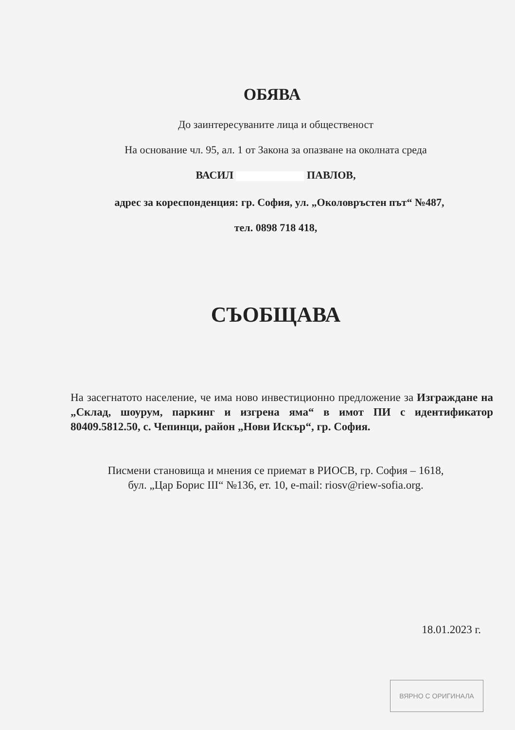ОБЯВА
До заинтересуваните лица и общественост
На основание чл. 95, ал. 1 от Закона за опазване на околната среда
ВАСИЛ ПАВЛОВ,
адрес за кореспонденция: гр. София, ул. „Околовръстен път“ №487,
тел. 0898 718 418,
СЪОБЩАВА
На засегнатото население, че има ново инвестиционно предложение за Изграждане на „Склад, шоурум, паркинг и изгрена яма“ в имот ПИ с идентификатор 80409.5812.50, с. Чепинци, район „Нови Искър“, гр. София.
Писмени становища и мнения се приемат в РИОСВ, гр. София – 1618,
бул. „Цар Борис III“ №136, ет. 10, e-mail: riosv@riew-sofia.org.
18.01.2023 г.
ВЯРНО С ОРИГИНАЛА